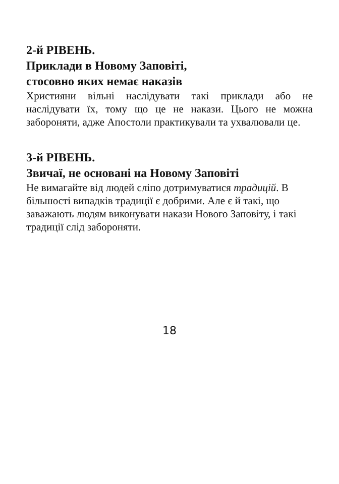2-й РІВЕНЬ.
Приклади в Новому Заповіті,
стосовно яких немає наказів
Християни вільні наслідувати такі приклади або не наслідувати їх, тому що це не накази. Цього не можна забороняти, адже Апостоли практикували та ухвалювали це.
3-й РІВЕНЬ.
Звичаї, не основані на Новому Заповіті
Не вимагайте від людей сліпо дотримуватися традицій. В більшості випадків традиції є добрими. Але є й такі, що заважають людям виконувати накази Нового Заповіту, і такі традиції слід забороняти.
18